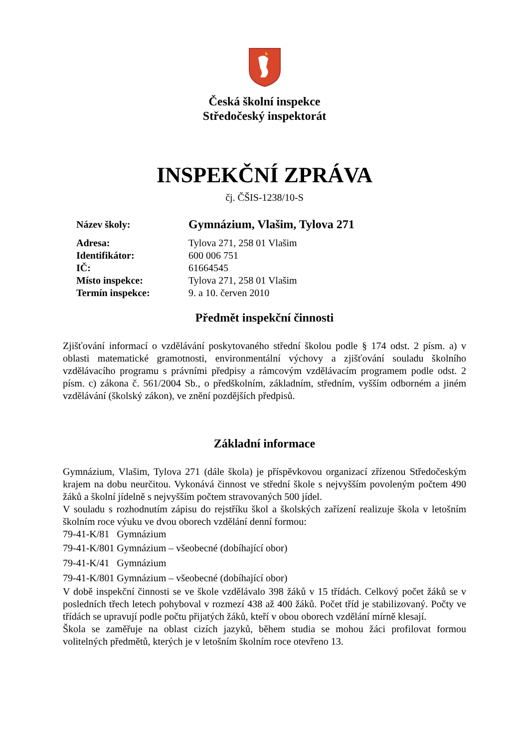Česká školní inspekce
Středočeský inspektorát
INSPEKČNÍ ZPRÁVA
čj. ČŠIS-1238/10-S
| Název školy: | Gymnázium, Vlašim, Tylova 271 |
| Adresa: | Tylova 271, 258 01 Vlašim |
| Identifikátor: | 600 006 751 |
| IČ: | 61664545 |
| Místo inspekce: | Tylova 271, 258 01 Vlašim |
| Termín inspekce: | 9. a 10. červen 2010 |
Předmět inspekční činnosti
Zjišťování informací o vzdělávání poskytovaného střední školou podle § 174 odst. 2 písm. a) v oblasti matematické gramotnosti, environmentální výchovy a zjišťování souladu školního vzdělávacího programu s právními předpisy a rámcovým vzdělávacím programem podle odst. 2 písm. c) zákona č. 561/2004 Sb., o předškolním, základním, středním, vyšším odborném a jiném vzdělávání (školský zákon), ve znění pozdějších předpisů.
Základní informace
Gymnázium, Vlašim, Tylova 271 (dále škola) je příspěvkovou organizací zřízenou Středočeským krajem na dobu neurčitou. Vykonává činnost ve střední škole s nejvyšším povoleným počtem 490 žáků a školní jídelně s nejvyšším počtem stravovaných 500 jídel.
V souladu s rozhodnutím zápisu do rejstříku škol a školských zařízení realizuje škola v letošním školním roce výuku ve dvou oborech vzdělání denní formou:
79-41-K/81 Gymnázium
79-41-K/801 Gymnázium – všeobecné (dobíhající obor)
79-41-K/41 Gymnázium
79-41-K/801 Gymnázium – všeobecné (dobíhající obor)
V době inspekční činnosti se ve škole vzdělávalo 398 žáků v 15 třídách. Celkový počet žáků se v posledních třech letech pohyboval v rozmezí 438 až 400 žáků. Počet tříd je stabilizovaný. Počty ve třídách se upravují podle počtu přijatých žáků, kteří v obou oborech vzdělání mírně klesají.
Škola se zaměřuje na oblast cizích jazyků, během studia se mohou žáci profilovat formou volitelných předmětů, kterých je v letošním školním roce otevřeno 13.